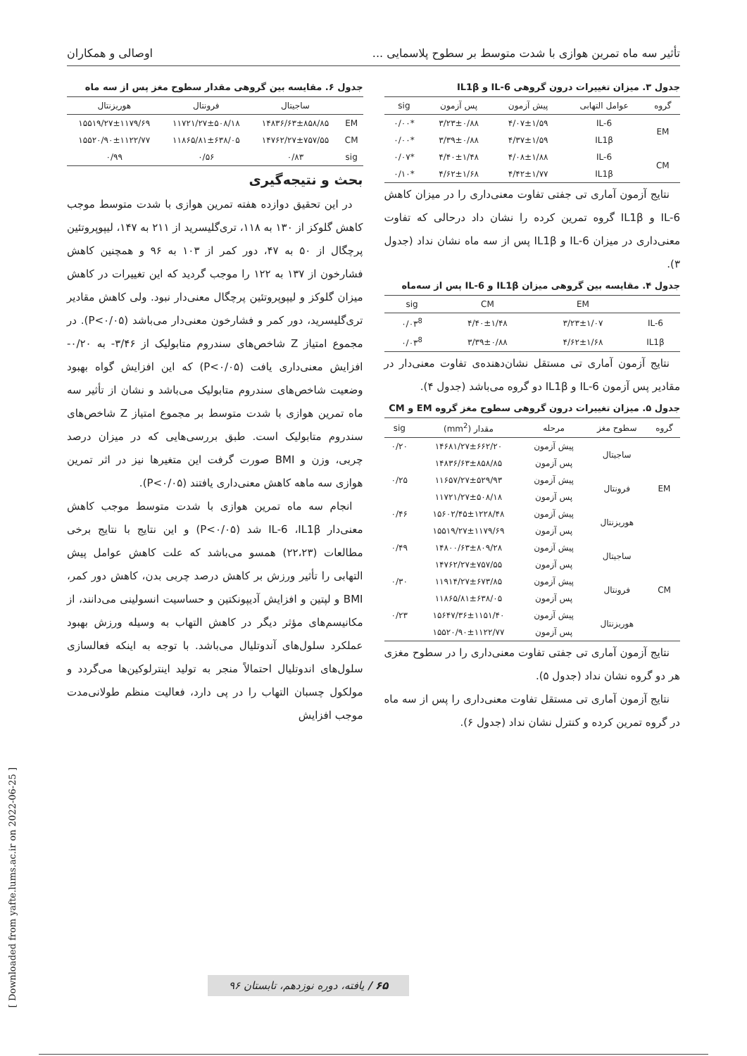تأثیر سه ماه تمرین هوازی با شدت متوسط بر سطوح پلاسمایی ... اوصالی و همکاران
جدول ۳. میزان تغییرات درون گروهی IL-6 و IL1β
| گروه | عوامل التهابی | پیش آزمون | پس آزمون | sig |
| --- | --- | --- | --- | --- |
| EM | IL-6 | ۴/۰۷±۱/۵۹ | ۳/۲۳±۰/۸۸ | *۰/۰۰ |
| | IL1β | ۴/۳۷±۱/۵۹ | ۳/۳۹±۰/۸۸ | *۰/۰۰ |
| CM | IL-6 | ۴/۰۸±۱/۸۸ | ۴/۴۰±۱/۴۸ | *۰/۰۷ |
| | IL1β | ۴/۴۲±۱/۷۷ | ۴/۶۲±۱/۶۸ | *۰/۱۰ |
نتایج آزمون آماری تی جفتی تفاوت معنی‌داری را در میزان کاهش IL-6 و IL1β گروه تمرین کرده را نشان داد درحالی که تفاوت معنی‌داری در میزان IL-6 و IL1β پس از سه ماه نشان نداد (جدول ۳).
جدول ۴. مقایسه بین گروهی میزان IL1β و IL-6 پس از سه‌ماه
| | EM | CM | sig |
| --- | --- | --- | --- |
| IL-6 | ۳/۲۳±۱/۰۷ | ۴/۴۰±۱/۴۸ | ۰/۰۳<sup>8</sup> |
| IL1β | ۴/۶۲±۱/۶۸ | ۳/۳۹±۰/۸۸ | ۰/۰۳<sup>8</sup> |
نتایج آزمون آماری تی مستقل نشان‌دهنده‌ی تفاوت معنی‌دار در مقادیر پس آزمون IL-6 و IL1β دو گروه می‌باشد (جدول ۴).
جدول ۵. میزان تغییرات درون گروهی سطوح مغز گروه EM و CM
| گروه | سطوح مغز | مرحله | مقدار (mm<sup>2</sup>) | sig |
| --- | --- | --- | --- | --- |
| EM | ساجیتال | پیش آزمون | ۱۴۶۸۱/۲۷±۶۶۲/۲۰ | ۰/۲۰ |
| | | پس آزمون | ۱۴۸۳۶/۶۳±۸۵۸/۸۵ | |
| | فرونتال | پیش آزمون | ۱۱۶۵۷/۲۷±۵۲۹/۹۳ | ۰/۲۵ |
| | | پس آزمون | ۱۱۷۲۱/۲۷±۵۰۸/۱۸ | |
| | هوریزنتال | پیش آزمون | ۱۵۶۰۲/۴۵±۱۲۲۸/۴۸ | ۰/۴۶ |
| | | پس آزمون | ۱۵۵۱۹/۲۷±۱۱۷۹/۶۹ | |
| CM | ساجیتال | پیش آزمون | ۱۴۸۰۰/۶۳±۸۰۹/۲۸ | ۰/۴۹ |
| | | پس آزمون | ۱۴۷۶۲/۲۷±۷۵۷/۵۵ | |
| | فرونتال | پیش آزمون | ۱۱۹۱۴/۲۷±۶۷۳/۸۵ | ۰/۳۰ |
| | | پس آزمون | ۱۱۸۶۵/۸۱±۶۳۸/۰۵ | |
| | هوریزنتال | پیش آزمون | ۱۵۶۴۷/۳۶±۱۱۵۱/۴۰ | ۰/۲۳ |
| | | پس آزمون | ۱۵۵۲۰/۹۰±۱۱۲۲/۷۷ | |
نتایج آزمون آماری تی جفتی تفاوت معنی‌داری را در سطوح مغزی هر دو گروه نشان نداد (جدول ۵).
نتایج آزمون آماری تی مستقل تفاوت معنی‌داری را پس از سه ماه در گروه تمرین کرده و کنترل نشان نداد (جدول ۶).
جدول ۶. مقایسه بین گروهی مقدار سطوح مغز پس از سه ماه
| | ساجیتال | فرونتال | هوریزنتال |
| --- | --- | --- | --- |
| EM | ۱۴۸۳۶/۶۳±۸۵۸/۸۵ | ۱۱۷۲۱/۲۷±۵۰۸/۱۸ | ۱۵۵۱۹/۲۷±۱۱۷۹/۶۹ |
| CM | ۱۴۷۶۲/۲۷±۷۵۷/۵۵ | ۱۱۸۶۵/۸۱±۶۳۸/۰۵ | ۱۵۵۲۰/۹۰±۱۱۲۲/۷۷ |
| sig | ۰/۸۳ | ۰/۵۶ | ۰/۹۹ |
بحث و نتیجه‌گیری
در این تحقیق دوازده هفته تمرین هوازی با شدت متوسط موجب کاهش گلوکز از ۱۳۰ به ۱۱۸، تری‌گلیسرید از ۲۱۱ به ۱۴۷، لیپوپروتئین پرچگال از ۵۰ به ۴۷، دور کمر از ۱۰۳ به ۹۶ و همچنین کاهش فشارخون از ۱۳۷ به ۱۲۲ را موجب گردید که این تغییرات در کاهش میزان گلوکز و لیپوپروتئین پرچگال معنی‌دار نبود. ولی کاهش مقادیر تری‌گلیسرید، دور کمر و فشارخون معنی‌دار می‌باشد (P<۰/۰۵). در مجموع امتیاز Z شاخص‌های سندروم متابولیک از ۳/۴۶- به ۰/۲۰- افزایش معنی‌داری یافت (P<۰/۰۵) که این افزایش گواه بهبود وضعیت شاخص‌های سندروم متابولیک می‌باشد و نشان از تأثیر سه ماه تمرین هوازی با شدت متوسط بر مجموع امتیاز Z شاخص‌های سندروم متابولیک است. طبق بررسی‌هایی که در میزان درصد چربی، وزن و BMI صورت گرفت این متغیرها نیز در اثر تمرین هوازی سه ماهه کاهش معنی‌داری یافتند (P<۰/۰۵).
انجام سه ماه تمرین هوازی با شدت متوسط موجب کاهش معنی‌دار IL-6 ،IL1β شد (P<۰/۰۵) و این نتایج با نتایج برخی مطالعات (۲۲،۲۳) همسو می‌باشد که علت کاهش عوامل پیش التهابی را تأثیر ورزش بر کاهش درصد چربی بدن، کاهش دور کمر، BMI و لپتین و افزایش آدیپونکتین و حساسیت انسولینی می‌دانند، از مکانیسم‌های مؤثر دیگر در کاهش التهاب به وسیله ورزش بهبود عملکرد سلول‌های آندوتلیال می‌باشد. با توجه به اینکه فعالسازی سلول‌های اندوتلیال احتمالاً منجر به تولید اینترلوکین‌ها می‌گردد و مولکول چسبان التهاب را در پی دارد، فعالیت منظم طولانی‌مدت موجب افزایش
۶۵ / یافته، دوره نوزدهم، تابستان ۹۶
[ Downloaded from yafte.lums.ac.ir on 2022-06-25 ]